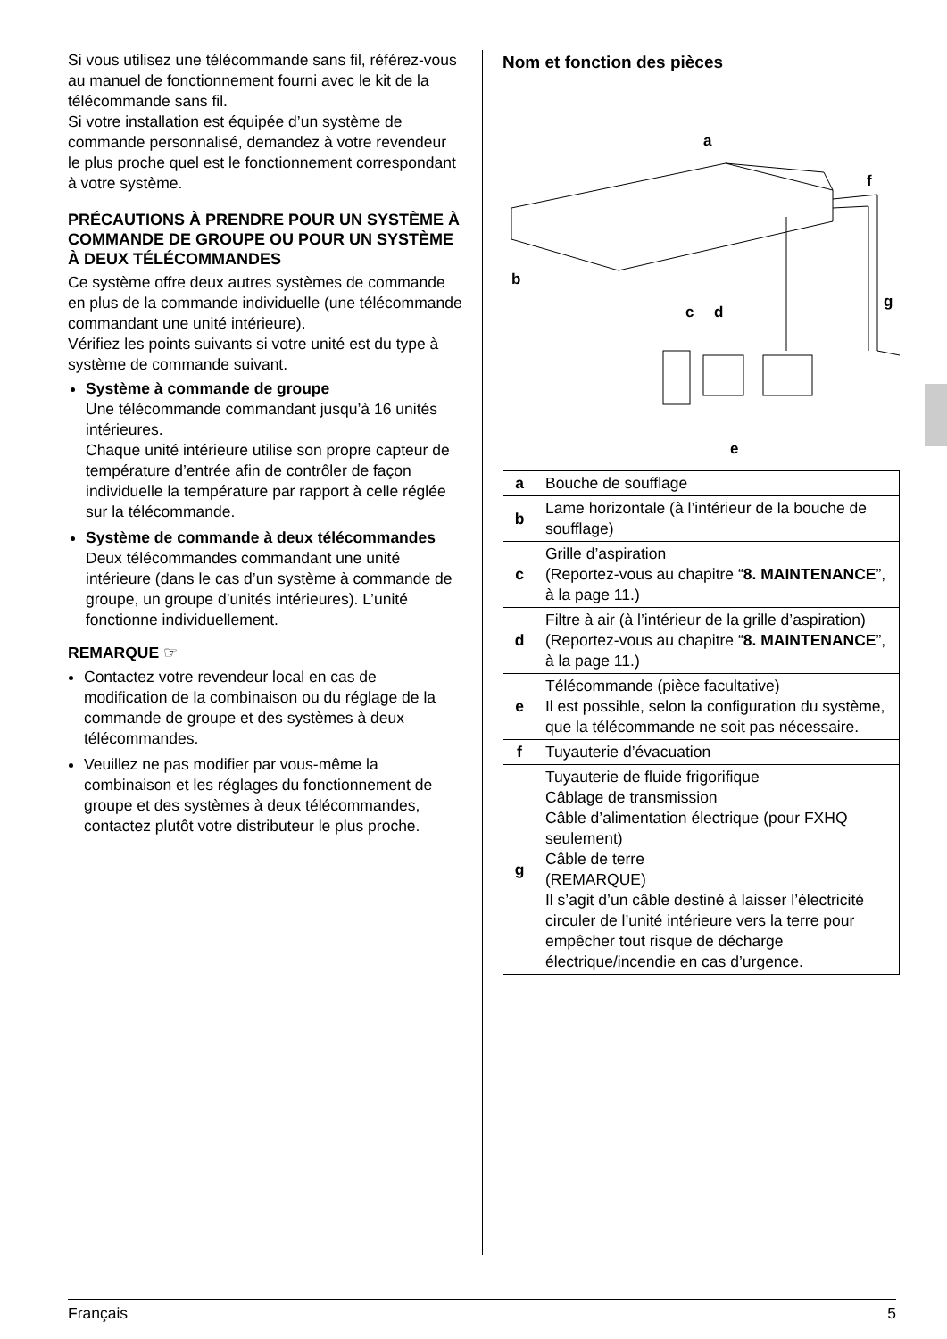Si vous utilisez une télécommande sans fil, référez-vous au manuel de fonctionnement fourni avec le kit de la télécommande sans fil.
Si votre installation est équipée d’un système de commande personnalisé, demandez à votre revendeur le plus proche quel est le fonctionnement correspondant à votre système.
PRÉCAUTIONS À PRENDRE POUR UN SYSTÈME À COMMANDE DE GROUPE OU POUR UN SYSTÈME À DEUX TÉLÉCOMMANDES
Ce système offre deux autres systèmes de commande en plus de la commande individuelle (une télécommande commandant une unité intérieure).
Vérifiez les points suivants si votre unité est du type à système de commande suivant.
Système à commande de groupe
Une télécommande commandant jusqu’à 16 unités intérieures.
Chaque unité intérieure utilise son propre capteur de température d’entrée afin de contrôler de façon individuelle la température par rapport à celle réglée sur la télécommande.
Système de commande à deux télécommandes
Deux télécommandes commandant une unité intérieure (dans le cas d’un système à commande de groupe, un groupe d’unités intérieures). L’unité fonctionne individuellement.
REMARQUE ☞
Contactez votre revendeur local en cas de modification de la combinaison ou du réglage de la commande de groupe et des systèmes à deux télécommandes.
Veuillez ne pas modifier par vous-même la combinaison et les réglages du fonctionnement de groupe et des systèmes à deux télécommandes, contactez plutôt votre distributeur le plus proche.
Nom et fonction des pièces
a
f
b
c
d
g
e
| a | Bouche de soufflage |
| b | Lame horizontale (à l’intérieur de la bouche de soufflage) |
| c | Grille d’aspiration (Reportez-vous au chapitre “ 8. MAINTENANCE ”, à la page 11.) |
| d | Filtre à air (à l’intérieur de la grille d’aspiration) (Reportez-vous au chapitre “ 8. MAINTENANCE ”, à la page 11.) |
| e | Télécommande (pièce facultative) Il est possible, selon la configuration du système, que la télécommande ne soit pas nécessaire. |
| f | Tuyauterie d’évacuation |
| g | Tuyauterie de fluide frigorifique Câblage de transmission Câble d’alimentation électrique (pour FXHQ seulement) Câble de terre (REMARQUE) Il s’agit d’un câble destiné à laisser l’électricité circuler de l’unité intérieure vers la terre pour empêcher tout risque de décharge électrique/incendie en cas d’urgence. |
Français 5